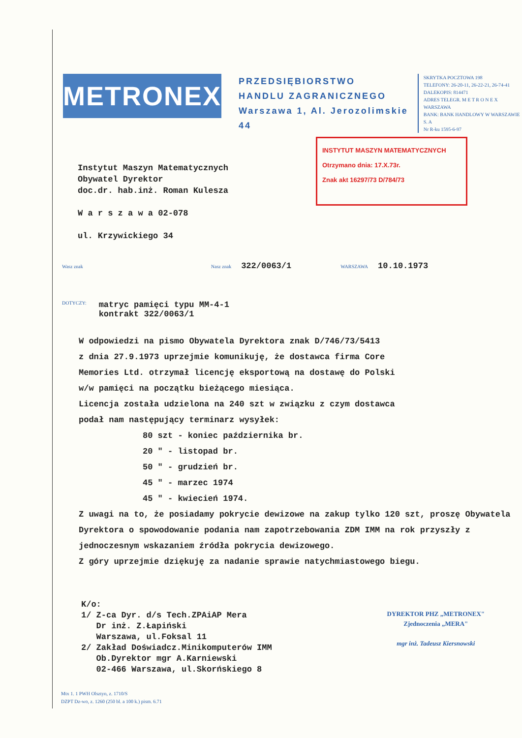METRONEX
PRZEDSIĘBIORSTWO
HANDLU ZAGRANICZNEGO
Warszawa 1, Al. Jerozolimskie 44
SKRYTKA POCZTOWA 198
TELEFONY: 26-20-11, 26-22-21, 26-74-41
DALEKOPIS: 814471
ADRES TELEGR. M E T R O N E X WARSZAWA
BANK: BANK HANDLOWY W WARSZAWIE S. A
Nr R-ku 1595-6-97
INSTYTUT MASZYN MATEMATYCZNYCH
Otrzymano dnia: 17.X.73r.
Znak akt 16297/73 D/784/73
Instytut Maszyn Matematycznych
Obywatel Dyrektor
doc.dr. hab.inż. Roman Kulesza
W a r s z a w a 02-078
ul. Krzywickiego 34
Wasz znak Nasz znak 322/0063/1 WARSZAWA 10.10.1973
DOTYCZY: matryc pamięci typu MM-4-1
kontrakt 322/0063/1
W odpowiedzi na pismo Obywatela Dyrektora znak D/746/73/5413
z dnia 27.9.1973 uprzejmie komunikuję, że dostawca firma Core
Memories Ltd. otrzymał licencję eksportową na dostawę do Polski
w/w pamięci na początku bieżącego miesiąca.
Licencja została udzielona na 240 szt w związku z czym dostawca
podał nam następujący terminarz wysyłek:
80 szt - koniec października br.
20 " - listopad br.
50 " - grudzień br.
45 " - marzec 1974
45 " - kwiecień 1974.
Z uwagi na to, że posiadamy pokrycie dewizowe na zakup tylko 120 szt, proszę Obywatela Dyrektora o spowodowanie podania nam zapotrzebowania ZDM IMM na rok przyszły z jednoczesnym wskazaniem źródła pokrycia dewizowego.
Z góry uprzejmie dziękuję za nadanie sprawie natychmiastowego biegu.
K/o:
1/ Z-ca Dyr. d/s Tech.ZPAiAP Mera
Dr inż. Z.Łapiński
Warszawa, ul.Foksal 11
2/ Zakład Doświadcz.Minikomputerów IMM
Ob.Dyrektor mgr A.Karniewski
02-466 Warszawa, ul.Skorńskiego 8
DYREKTOR PHZ „METRONEX"
Zjednoczenia „MERA"
mgr inż. Tadeusz Kiersnowski
Mtx 1. 1 PWH Olsztyn, z. 1710/S
DZPT Dz-wo, z. 1260 (250 bl. a 100 k.) pism. 6.71